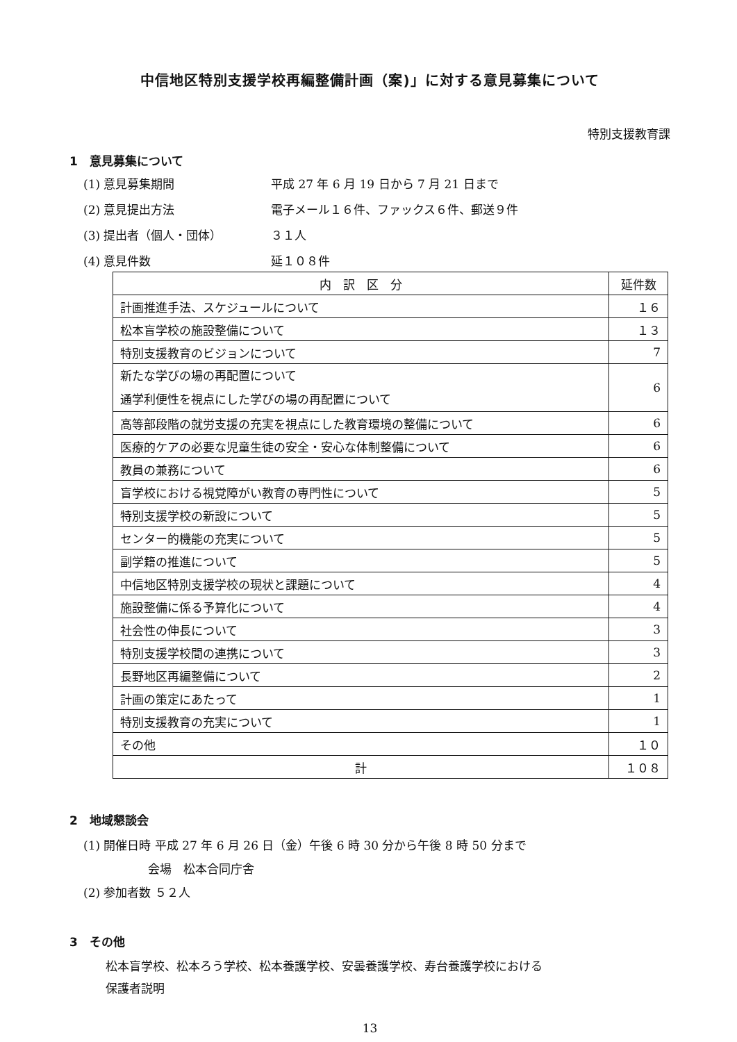中信地区特別支援学校再編整備計画（案)」に対する意見募集について
特別支援教育課
1　意見募集について
(1) 意見募集期間 平成 27 年 6 月 19 日から 7 月 21 日まで
(2) 意見提出方法 電子メール１６件、ファックス６件、郵送９件
(3) 提出者（個人・団体） ３１人
(4) 意見件数 延１０８件
| 内 訳 区 分 | 延件数 |
| --- | --- |
| 計画推進手法、スケジュールについて | １６ |
| 松本盲学校の施設整備について | １３ |
| 特別支援教育のビジョンについて | 7 |
| 新たな学びの場の再配置について 通学利便性を視点にした学びの場の再配置について | 6 |
| 高等部段階の就労支援の充実を視点にした教育環境の整備について | 6 |
| 医療的ケアの必要な児童生徒の安全・安心な体制整備について | 6 |
| 教員の兼務について | 6 |
| 盲学校における視覚障がい教育の専門性について | 5 |
| 特別支援学校の新設について | 5 |
| センター的機能の充実について | 5 |
| 副学籍の推進について | 5 |
| 中信地区特別支援学校の現状と課題について | 4 |
| 施設整備に係る予算化について | 4 |
| 社会性の伸長について | 3 |
| 特別支援学校間の連携について | 3 |
| 長野地区再編整備について | 2 |
| 計画の策定にあたって | 1 |
| 特別支援教育の充実について | 1 |
| その他 | １０ |
| 計 | １０８ |
2　地域懇談会
(1) 開催日時 平成 27 年 6 月 26 日（金）午後 6 時 30 分から午後 8 時 50 分まで
会場　松本合同庁舎
(2) 参加者数 ５２人
3　その他
松本盲学校、松本ろう学校、松本養護学校、安曇養護学校、寿台養護学校における
保護者説明
13